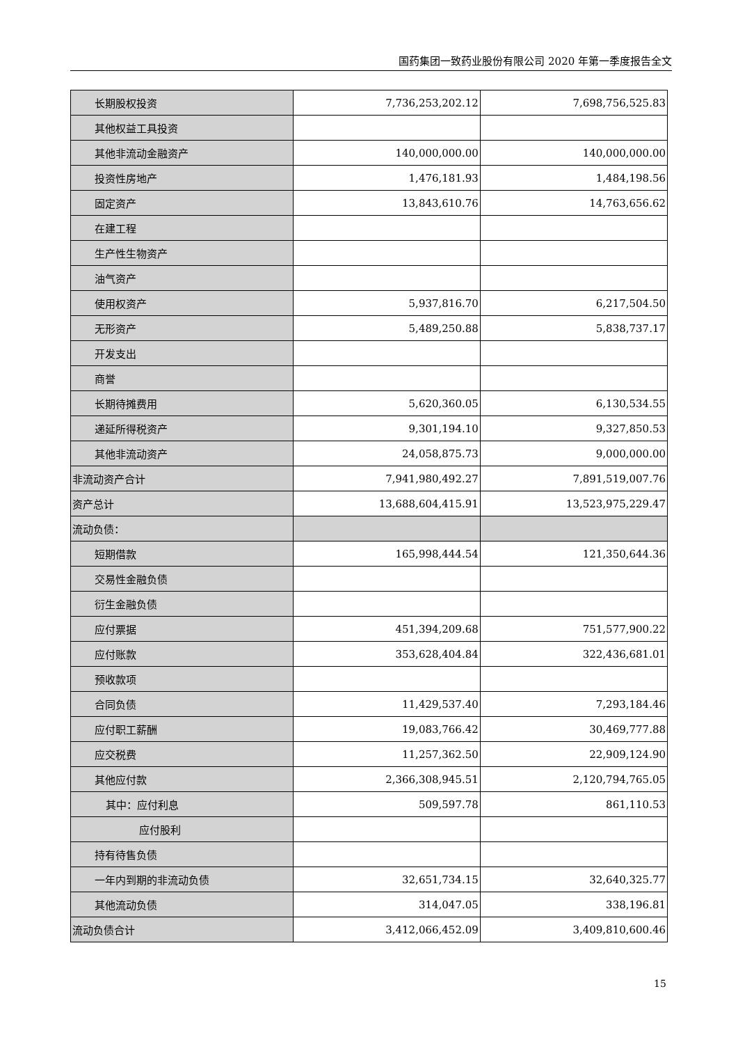国药集团一致药业股份有限公司 2020 年第一季度报告全文
| 长期股权投资 | 7,736,253,202.12 | 7,698,756,525.83 |
| 其他权益工具投资 | | |
| 其他非流动金融资产 | 140,000,000.00 | 140,000,000.00 |
| 投资性房地产 | 1,476,181.93 | 1,484,198.56 |
| 固定资产 | 13,843,610.76 | 14,763,656.62 |
| 在建工程 | | |
| 生产性生物资产 | | |
| 油气资产 | | |
| 使用权资产 | 5,937,816.70 | 6,217,504.50 |
| 无形资产 | 5,489,250.88 | 5,838,737.17 |
| 开发支出 | | |
| 商誉 | | |
| 长期待摊费用 | 5,620,360.05 | 6,130,534.55 |
| 递延所得税资产 | 9,301,194.10 | 9,327,850.53 |
| 其他非流动资产 | 24,058,875.73 | 9,000,000.00 |
| 非流动资产合计 | 7,941,980,492.27 | 7,891,519,007.76 |
| 资产总计 | 13,688,604,415.91 | 13,523,975,229.47 |
| 流动负债： | | |
| 短期借款 | 165,998,444.54 | 121,350,644.36 |
| 交易性金融负债 | | |
| 衍生金融负债 | | |
| 应付票据 | 451,394,209.68 | 751,577,900.22 |
| 应付账款 | 353,628,404.84 | 322,436,681.01 |
| 预收款项 | | |
| 合同负债 | 11,429,537.40 | 7,293,184.46 |
| 应付职工薪酬 | 19,083,766.42 | 30,469,777.88 |
| 应交税费 | 11,257,362.50 | 22,909,124.90 |
| 其他应付款 | 2,366,308,945.51 | 2,120,794,765.05 |
| 其中：应付利息 | 509,597.78 | 861,110.53 |
| 应付股利 | | |
| 持有待售负债 | | |
| 一年内到期的非流动负债 | 32,651,734.15 | 32,640,325.77 |
| 其他流动负债 | 314,047.05 | 338,196.81 |
| 流动负债合计 | 3,412,066,452.09 | 3,409,810,600.46 |
15